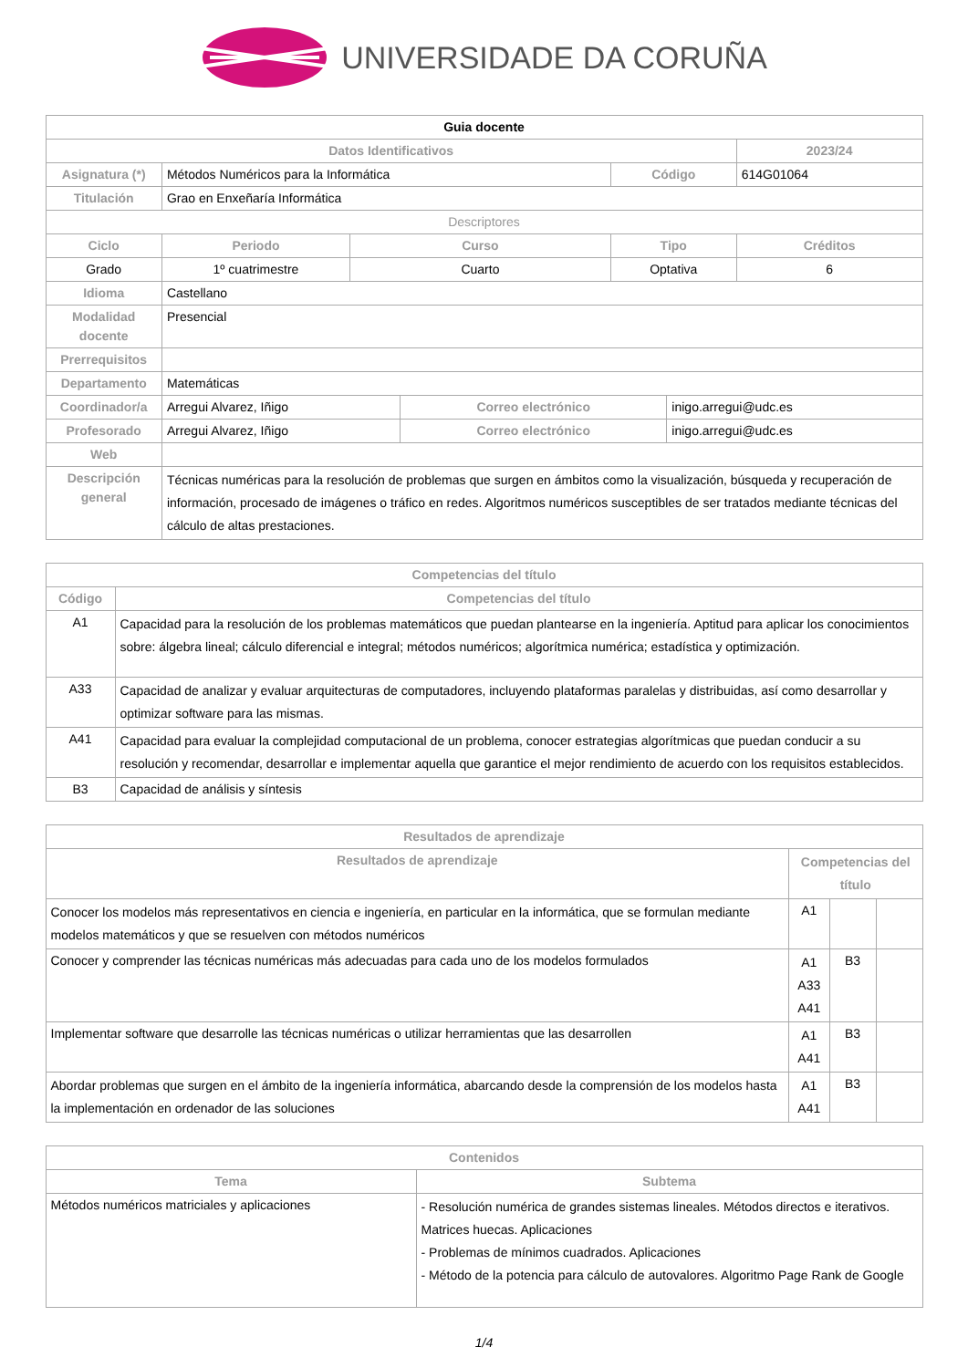UNIVERSIDADE DA CORUÑA
| Guia docente | | | | | | |
| Datos Identificativos | | | | | | 2023/24 |
| Asignatura (*) | Métodos Numéricos para la Informática | | | Código | | 614G01064 |
| Titulación | Grao en Enxeñaría Informática | | | | | |
| Descriptores | | | | | | |
| Ciclo | Periodo | Curso | | Tipo | | Créditos |
| Grado | 1º cuatrimestre | Cuarto | | Optativa | | 6 |
| Idioma | Castellano | | | | | |
| Modalidad docente | Presencial | | | | | |
| Prerrequisitos | | | | | | |
| Departamento | Matemáticas | | | | | |
| Coordinador/a | Arregui Alvarez, Iñigo | | Correo electrónico | | inigo.arregui@udc.es | |
| Profesorado | Arregui Alvarez, Iñigo | | Correo electrónico | | inigo.arregui@udc.es | |
| Web | | | | | | |
| Descripción general | Técnicas numéricas para la resolución de problemas que surgen en ámbitos como la visualización, búsqueda y recuperación de información, procesado de imágenes o tráfico en redes. Algoritmos numéricos susceptibles de ser tratados mediante técnicas del cálculo de altas prestaciones. | | | | | |
| Competencias del título | |
| --- | --- |
| Código | Competencias del título |
| A1 | Capacidad para la resolución de los problemas matemáticos que puedan plantearse en la ingeniería. Aptitud para aplicar los conocimientos sobre: álgebra lineal; cálculo diferencial e integral; métodos numéricos; algorítmica numérica; estadística y optimización. |
| A33 | Capacidad de analizar y evaluar arquitecturas de computadores, incluyendo plataformas paralelas y distribuidas, así como desarrollar y optimizar software para las mismas. |
| A41 | Capacidad para evaluar la complejidad computacional de un problema, conocer estrategias algorítmicas que puedan conducir a su resolución y recomendar, desarrollar e implementar aquella que garantice el mejor rendimiento de acuerdo con los requisitos establecidos. |
| B3 | Capacidad de análisis y síntesis |
| Resultados de aprendizaje | | | |
| --- | --- | --- | --- |
| Resultados de aprendizaje | Competencias del título | | |
| Conocer los modelos más representativos en ciencia e ingeniería, en particular en la informática, que se formulan mediante modelos matemáticos y que se resuelven con métodos numéricos | A1 | | |
| Conocer y comprender las técnicas numéricas más adecuadas para cada uno de los modelos formulados | A1 A33 A41 | B3 | |
| Implementar software que desarrolle las técnicas numéricas o utilizar herramientas que las desarrollen | A1 A41 | B3 | |
| Abordar problemas que surgen en el ámbito de la ingeniería informática, abarcando desde la comprensión de los modelos hasta la implementación en ordenador de las soluciones | A1 A41 | B3 | |
| Contenidos | |
| --- | --- |
| Tema | Subtema |
| Métodos numéricos matriciales y aplicaciones | - Resolución numérica de grandes sistemas lineales. Métodos directos e iterativos. Matrices huecas. Aplicaciones - Problemas de mínimos cuadrados. Aplicaciones - Método de la potencia para cálculo de autovalores. Algoritmo Page Rank de Google |
1/4